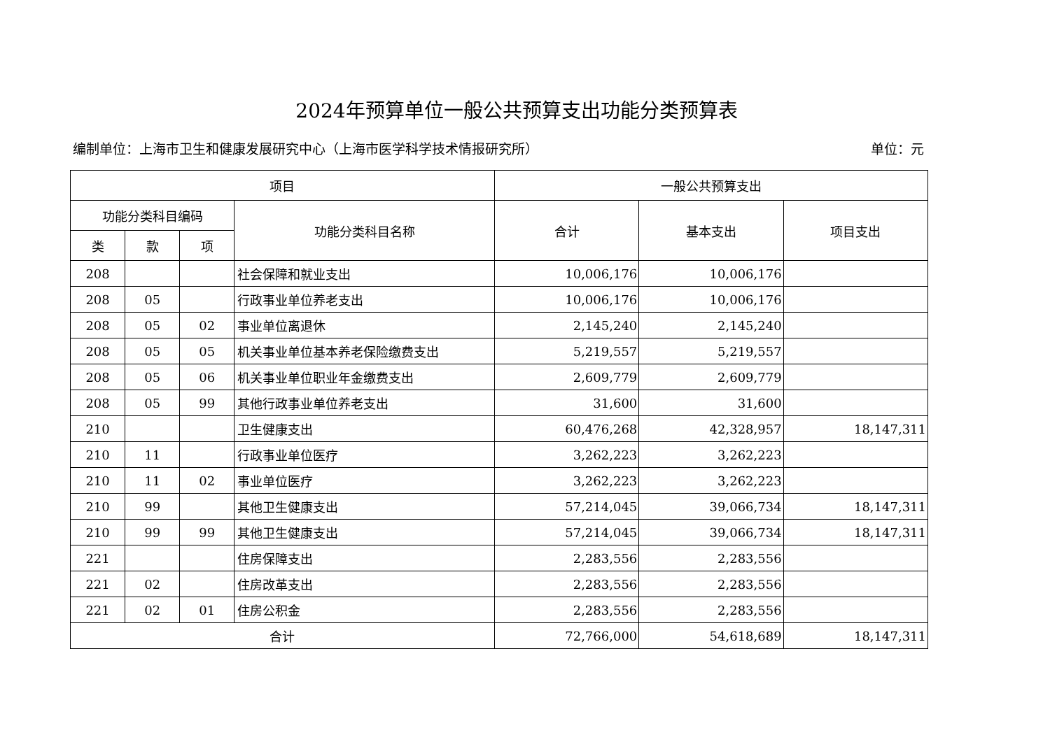2024年预算单位一般公共预算支出功能分类预算表
编制单位：上海市卫生和健康发展研究中心（上海市医学科学技术情报研究所） 单位：元
| 项目 | | | | 一般公共预算支出 | | |
| --- | --- | --- | --- | --- | --- | --- |
| 功能分类科目编码 | | | 功能分类科目名称 | 合计 | 基本支出 | 项目支出 |
| 类 | 款 | 项 | | | | |
| 208 | | | 社会保障和就业支出 | 10,006,176 | 10,006,176 | |
| 208 | 05 | | 行政事业单位养老支出 | 10,006,176 | 10,006,176 | |
| 208 | 05 | 02 | 事业单位离退休 | 2,145,240 | 2,145,240 | |
| 208 | 05 | 05 | 机关事业单位基本养老保险缴费支出 | 5,219,557 | 5,219,557 | |
| 208 | 05 | 06 | 机关事业单位职业年金缴费支出 | 2,609,779 | 2,609,779 | |
| 208 | 05 | 99 | 其他行政事业单位养老支出 | 31,600 | 31,600 | |
| 210 | | | 卫生健康支出 | 60,476,268 | 42,328,957 | 18,147,311 |
| 210 | 11 | | 行政事业单位医疗 | 3,262,223 | 3,262,223 | |
| 210 | 11 | 02 | 事业单位医疗 | 3,262,223 | 3,262,223 | |
| 210 | 99 | | 其他卫生健康支出 | 57,214,045 | 39,066,734 | 18,147,311 |
| 210 | 99 | 99 | 其他卫生健康支出 | 57,214,045 | 39,066,734 | 18,147,311 |
| 221 | | | 住房保障支出 | 2,283,556 | 2,283,556 | |
| 221 | 02 | | 住房改革支出 | 2,283,556 | 2,283,556 | |
| 221 | 02 | 01 | 住房公积金 | 2,283,556 | 2,283,556 | |
| 合计 | | | | 72,766,000 | 54,618,689 | 18,147,311 |